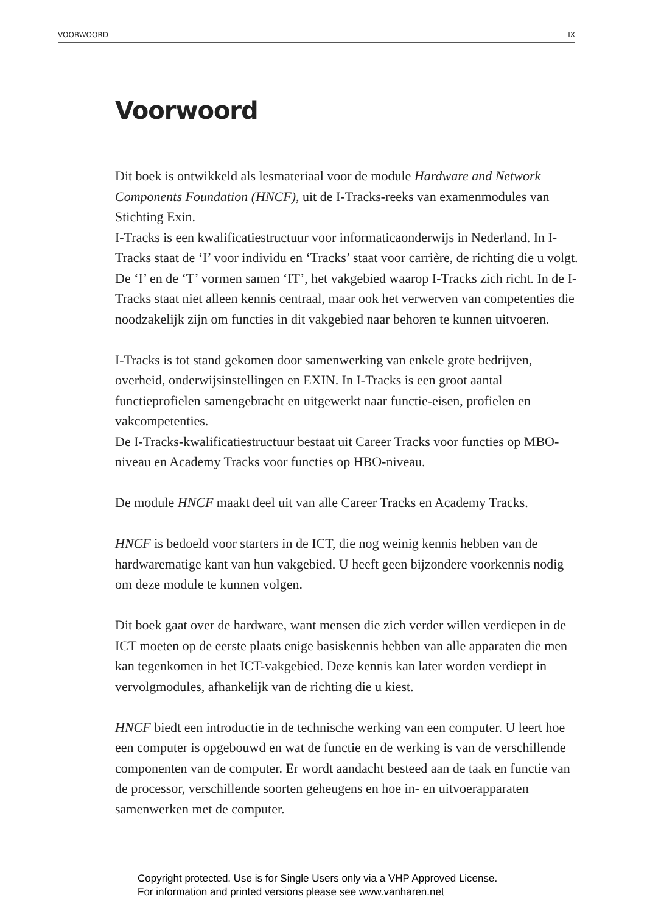VOORWOORD IX
Voorwoord
Dit boek is ontwikkeld als lesmateriaal voor de module Hardware and Network Components Foundation (HNCF), uit de I-Tracks-reeks van examenmodules van Stichting Exin.
I-Tracks is een kwalificatiestructuur voor informaticaonderwijs in Nederland. In I-Tracks staat de ‘I’ voor individu en ‘Tracks’ staat voor carrière, de richting die u volgt. De ‘I’ en de ‘T’ vormen samen ‘IT’, het vakgebied waarop I-Tracks zich richt. In de I-Tracks staat niet alleen kennis centraal, maar ook het verwerven van competenties die noodzakelijk zijn om functies in dit vakgebied naar behoren te kunnen uitvoeren.
I-Tracks is tot stand gekomen door samenwerking van enkele grote bedrijven, overheid, onderwijsinstellingen en EXIN. In I-Tracks is een groot aantal functieprofielen samengebracht en uitgewerkt naar functie-eisen, profielen en vakcompetenties.
De I-Tracks-kwalificatiestructuur bestaat uit Career Tracks voor functies op MBO-niveau en Academy Tracks voor functies op HBO-niveau.
De module HNCF maakt deel uit van alle Career Tracks en Academy Tracks.
HNCF is bedoeld voor starters in de ICT, die nog weinig kennis hebben van de hardwarematige kant van hun vakgebied. U heeft geen bijzondere voorkennis nodig om deze module te kunnen volgen.
Dit boek gaat over de hardware, want mensen die zich verder willen verdiepen in de ICT moeten op de eerste plaats enige basiskennis hebben van alle apparaten die men kan tegenkomen in het ICT-vakgebied. Deze kennis kan later worden verdiept in vervolgmodules, afhankelijk van de richting die u kiest.
HNCF biedt een introductie in de technische werking van een computer. U leert hoe een computer is opgebouwd en wat de functie en de werking is van de verschillende componenten van de computer. Er wordt aandacht besteed aan de taak en functie van de processor, verschillende soorten geheugens en hoe in- en uitvoerapparaten samenwerken met de computer.
Copyright protected. Use is for Single Users only via a VHP Approved License.
For information and printed versions please see www.vanharen.net